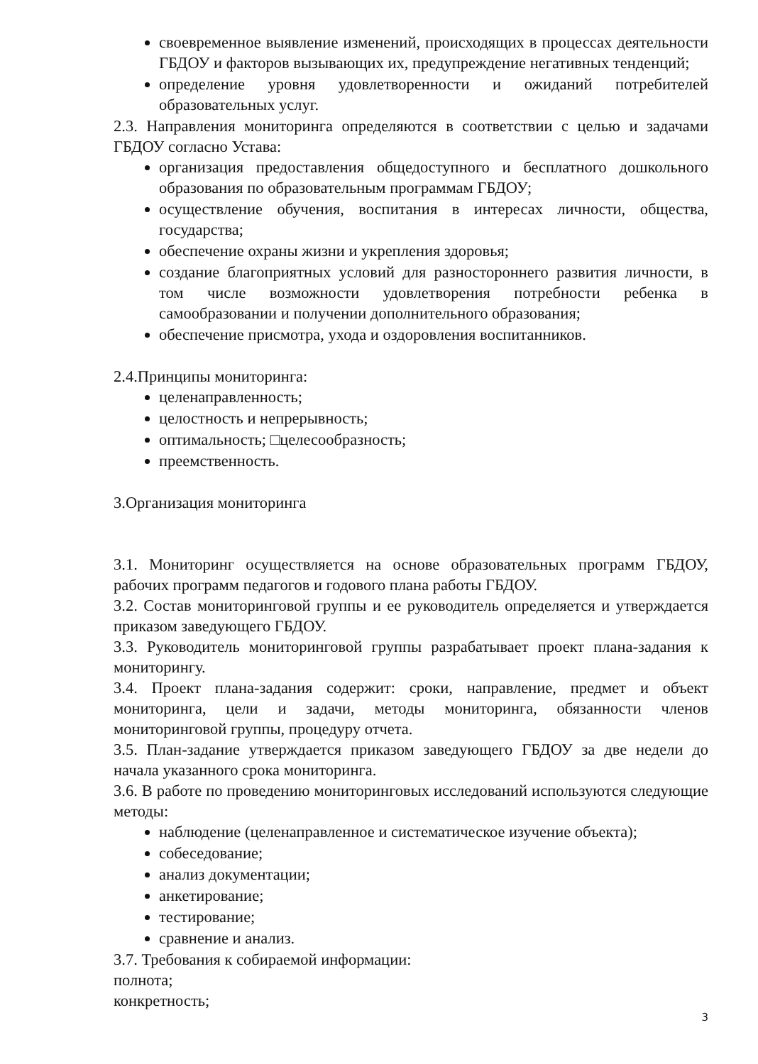своевременное выявление изменений, происходящих в процессах деятельности ГБДОУ и факторов вызывающих их, предупреждение негативных тенденций;
определение уровня удовлетворенности и ожиданий потребителей образовательных услуг.
2.3. Направления мониторинга определяются в соответствии с целью и задачами ГБДОУ согласно Устава:
организация предоставления общедоступного и бесплатного дошкольного образования по образовательным программам ГБДОУ;
осуществление обучения, воспитания в интересах личности, общества, государства;
обеспечение охраны жизни и укрепления здоровья;
создание благоприятных условий для разностороннего развития личности, в том числе возможности удовлетворения потребности ребенка в самообразовании и получении дополнительного образования;
обеспечение присмотра, ухода и оздоровления воспитанников.
2.4.Принципы мониторинга:
целенаправленность;
целостность и непрерывность;
оптимальность; □целесообразность;
преемственность.
3.Организация мониторинга
3.1. Мониторинг осуществляется на основе образовательных программ ГБДОУ, рабочих программ педагогов и годового плана работы ГБДОУ.
3.2. Состав мониторинговой группы и ее руководитель определяется и утверждается приказом заведующего ГБДОУ.
3.3. Руководитель мониторинговой группы разрабатывает проект плана-задания к мониторингу.
3.4. Проект плана-задания содержит: сроки, направление, предмет и объект мониторинга, цели и задачи, методы мониторинга, обязанности членов мониторинговой группы, процедуру отчета.
3.5. План-задание утверждается приказом заведующего ГБДОУ за две недели до начала указанного срока мониторинга.
3.6. В работе по проведению мониторинговых исследований используются следующие методы:
наблюдение (целенаправленное и систематическое изучение объекта);
собеседование;
анализ документации;
анкетирование;
тестирование;
сравнение и анализ.
3.7. Требования к собираемой информации:
полнота;
конкретность;
3